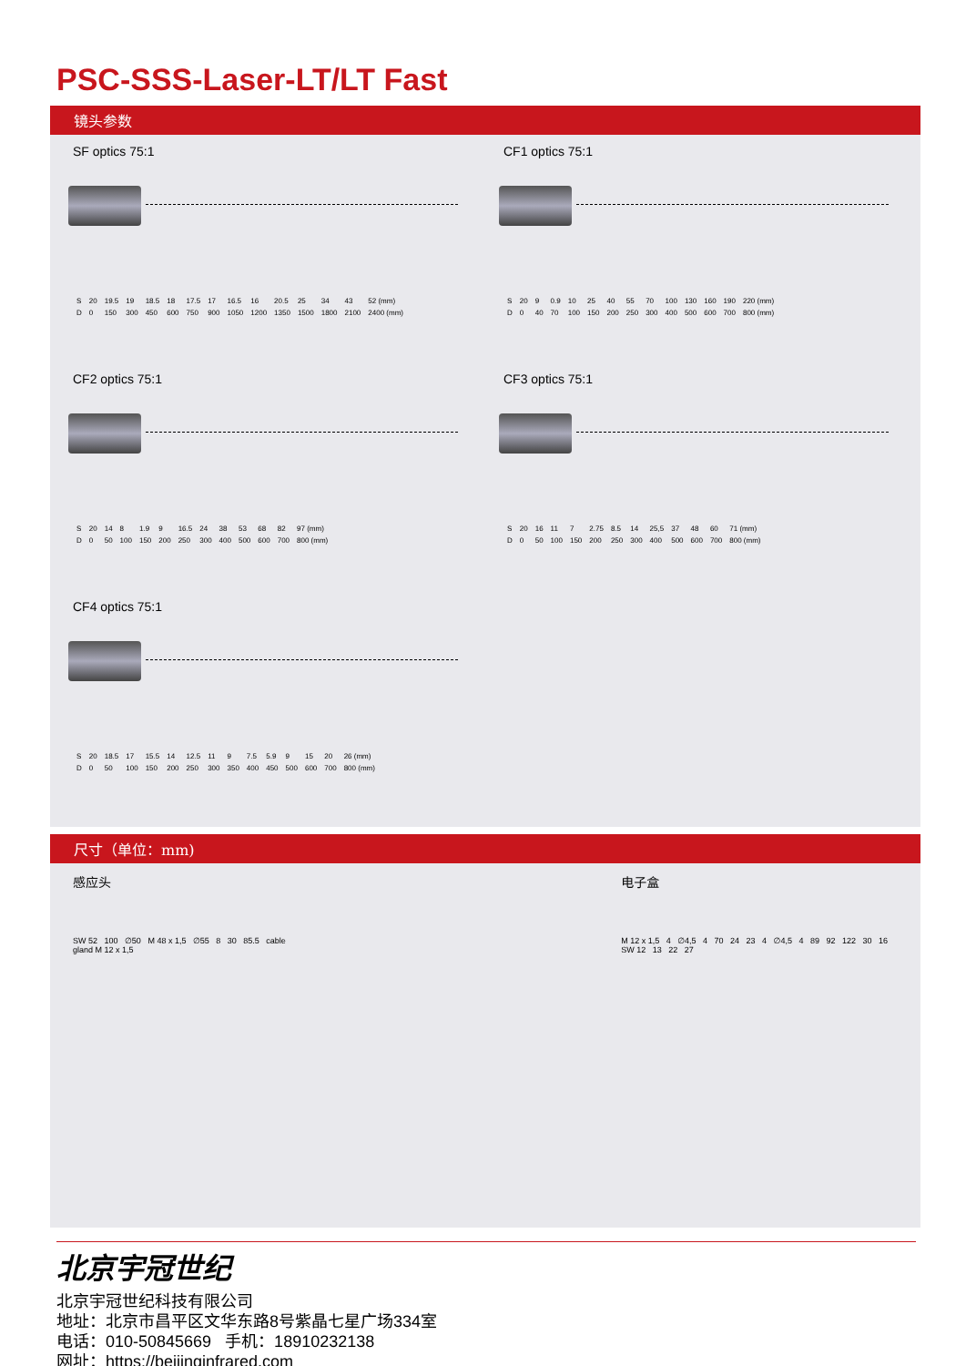PSC-SSS-Laser-LT/LT Fast
镜头参数
SF optics 75:1
| S | 20 | 19.5 | 19 | 18.5 | 18 | 17.5 | 17 | 16.5 | 16 | 20.5 | 25 | 34 | 43 | 52 (mm) |
| D | 0 | 150 | 300 | 450 | 600 | 750 | 900 | 1050 | 1200 | 1350 | 1500 | 1800 | 2100 | 2400 (mm) |
CF1 optics 75:1
| S | 20 | 9 | 0.9 | 10 | 25 | 40 | 55 | 70 | 100 | 130 | 160 | 190 | 220 (mm) |
| D | 0 | 40 | 70 | 100 | 150 | 200 | 250 | 300 | 400 | 500 | 600 | 700 | 800 (mm) |
CF2 optics 75:1
| S | 20 | 14 | 8 | 1.9 | 9 | 16.5 | 24 | 38 | 53 | 68 | 82 | 97 (mm) |
| D | 0 | 50 | 100 | 150 | 200 | 250 | 300 | 400 | 500 | 600 | 700 | 800 (mm) |
CF3 optics 75:1
| S | 20 | 16 | 11 | 7 | 2.75 | 8.5 | 14 | 25,5 | 37 | 48 | 60 | 71 (mm) |
| D | 0 | 50 | 100 | 150 | 200 | 250 | 300 | 400 | 500 | 600 | 700 | 800 (mm) |
CF4 optics 75:1
| S | 20 | 18.5 | 17 | 15.5 | 14 | 12.5 | 11 | 9 | 7.5 | 5.9 | 9 | 15 | 20 | 26 (mm) |
| D | 0 | 50 | 100 | 150 | 200 | 250 | 300 | 350 | 400 | 450 | 500 | 600 | 700 | 800 (mm) |
尺寸（单位：mm)
感应头
SW 52 100 ∅50 M 48 x 1,5 ∅55 8 30 85.5 cable gland M 12 x 1,5
电子盒
M 12 x 1,5 4 ∅4,5 4 70 24 23 4 ∅4,5 4 89 92 122 30 16 SW 12 13 22 27
北京宇冠世纪
北京宇冠世纪科技有限公司
地址：北京市昌平区文华东路8号紫晶七星广场334室
电话：010-50845669 手机：18910232138
网址：https://beijinginfrared.com